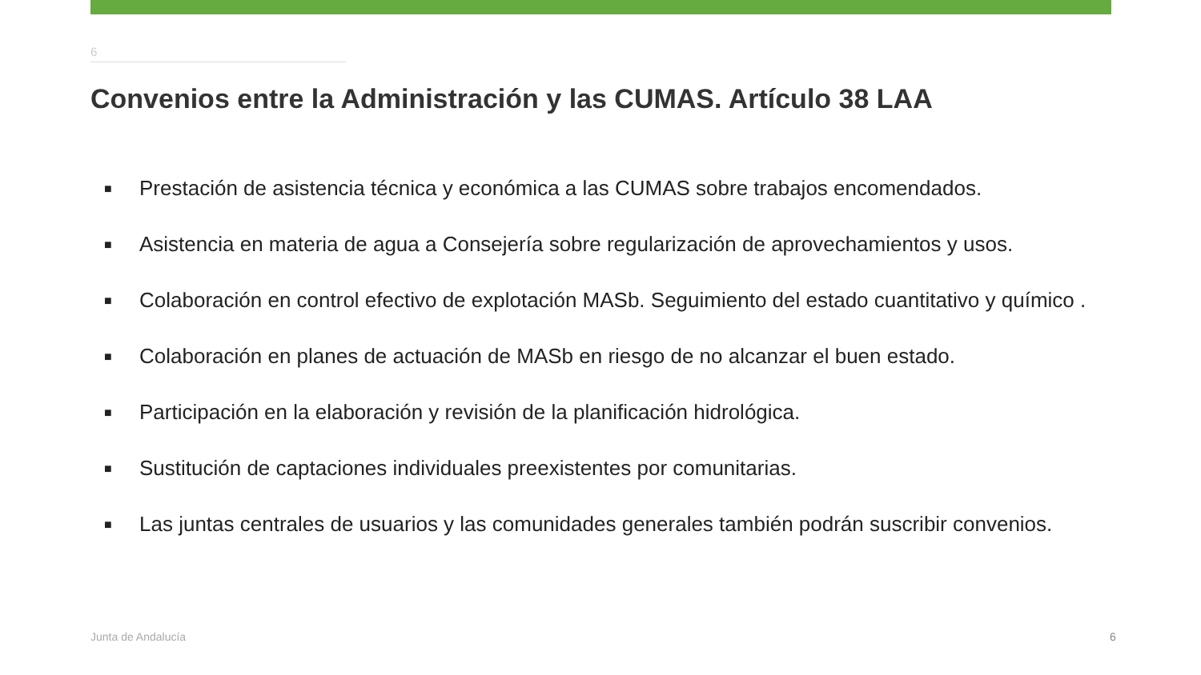6
Convenios entre la Administración y las CUMAS. Artículo 38 LAA
■ Prestación de asistencia técnica y económica a las CUMAS sobre trabajos encomendados.
■ Asistencia en materia de agua a Consejería sobre regularización de aprovechamientos y usos.
■ Colaboración en control efectivo de explotación MASb. Seguimiento del estado cuantitativo y químico .
■ Colaboración en planes de actuación de MASb en riesgo de no alcanzar el buen estado.
■ Participación en la elaboración y revisión de la planificación hidrológica.
■ Sustitución de captaciones individuales preexistentes por comunitarias.
■ Las juntas centrales de usuarios y las comunidades generales también podrán suscribir convenios.
Junta de Andalucía 6